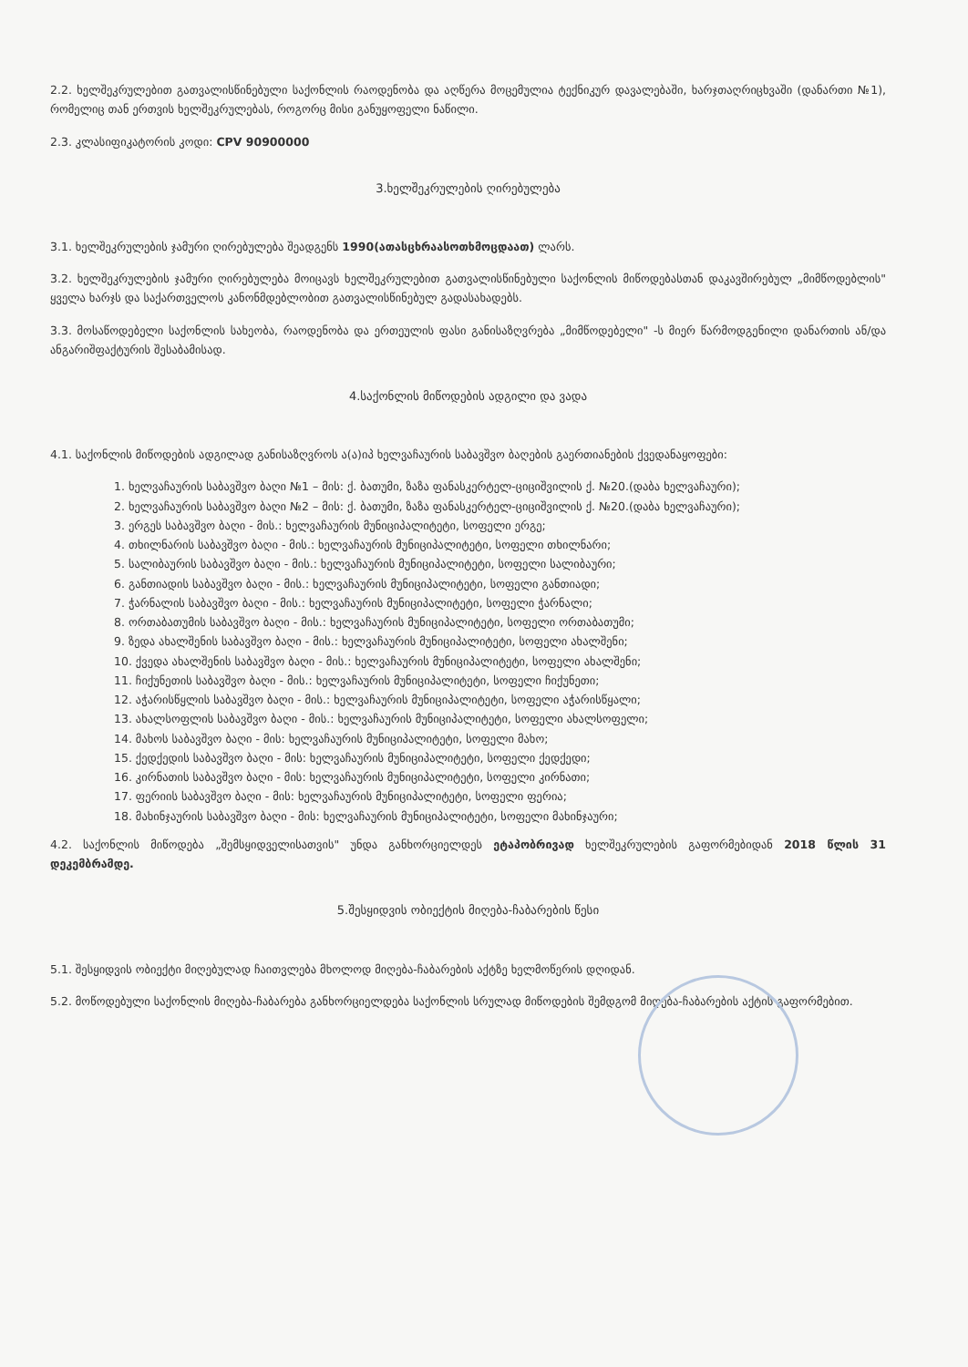2.2. ხელშეკრულებით გათვალისწინებული საქონლის რაოდენობა და აღწერა მოცემულია ტექნიკურ დავალებაში, ხარჯთაღრიცხვაში (დანართი №1), რომელიც თან ერთვის ხელშეკრულებას, როგორც მისი განუყოფელი ნაწილი.
2.3. კლასიფიკატორის კოდი: CPV 90900000
3.ხელშეკრულების ღირებულება
3.1. ხელშეკრულების ჯამური ღირებულება შეადგენს 1990(ათასცხრაასოთხმოცდაათ) ლარს.
3.2. ხელშეკრულების ჯამური ღირებულება მოიცავს ხელშეკრულებით გათვალისწინებული საქონლის მიწოდებასთან დაკავშირებულ „მიმწოდებლის" ყველა ხარჯს და საქართველოს კანონმდებლობით გათვალისწინებულ გადასახადებს.
3.3. მოსაწოდებელი საქონლის სახეობა, რაოდენობა და ერთეულის ფასი განისაზღვრება „მიმწოდებელი" -ს მიერ წარმოდგენილი დანართის ან/და ანგარიშფაქტურის შესაბამისად.
4.საქონლის მიწოდების ადგილი და ვადა
4.1. საქონლის მიწოდების ადგილად განისაზღვროს ა(ა)იპ ხელვაჩაურის საბავშვო ბაღების გაერთიანების ქვედანაყოფები:
1. ხელვაჩაურის საბავშვო ბაღი №1 – მის: ქ. ბათუმი, ზაზა ფანასკერტელ-ციციშვილის ქ. №20.(დაბა ხელვაჩაური);
2. ხელვაჩაურის საბავშვო ბაღი №2 – მის: ქ. ბათუმი, ზაზა ფანასკერტელ-ციციშვილის ქ. №20.(დაბა ხელვაჩაური);
3. ერგეს საბავშვო ბაღი - მის.: ხელვაჩაურის მუნიციპალიტეტი, სოფელი ერგე;
4. თხილნარის საბავშვო ბაღი - მის.: ხელვაჩაურის მუნიციპალიტეტი, სოფელი თხილნარი;
5. სალიბაურის საბავშვო ბაღი - მის.: ხელვაჩაურის მუნიციპალიტეტი, სოფელი სალიბაური;
6. განთიადის საბავშვო ბაღი - მის.: ხელვაჩაურის მუნიციპალიტეტი, სოფელი განთიადი;
7. ჭარნალის საბავშვო ბაღი - მის.: ხელვაჩაურის მუნიციპალიტეტი, სოფელი ჭარნალი;
8. ორთაბათუმის საბავშვო ბაღი - მის.: ხელვაჩაურის მუნიციპალიტეტი, სოფელი ორთაბათუმი;
9. ზედა ახალშენის საბავშვო ბაღი - მის.: ხელვაჩაურის მუნიციპალიტეტი, სოფელი ახალშენი;
10. ქვედა ახალშენის საბავშვო ბაღი - მის.: ხელვაჩაურის მუნიციპალიტეტი, სოფელი ახალშენი;
11. ჩიქუნეთის საბავშვო ბაღი - მის.: ხელვაჩაურის მუნიციპალიტეტი, სოფელი ჩიქუნეთი;
12. აჭარისწყლის საბავშვო ბაღი - მის.: ხელვაჩაურის მუნიციპალიტეტი, სოფელი აჭარისწყალი;
13. ახალსოფლის საბავშვო ბაღი - მის.: ხელვაჩაურის მუნიციპალიტეტი, სოფელი ახალსოფელი;
14. მახოს საბავშვო ბაღი - მის: ხელვაჩაურის მუნიციპალიტეტი, სოფელი მახო;
15. ქედქედის საბავშვო ბაღი - მის: ხელვაჩაურის მუნიციპალიტეტი, სოფელი ქედქედი;
16. კირნათის საბავშვო ბაღი - მის: ხელვაჩაურის მუნიციპალიტეტი, სოფელი კირნათი;
17. ფერიის საბავშვო ბაღი - მის: ხელვაჩაურის მუნიციპალიტეტი, სოფელი ფერია;
18. მახინჯაურის საბავშვო ბაღი - მის: ხელვაჩაურის მუნიციპალიტეტი, სოფელი მახინჯაური;
4.2. საქონლის მიწოდება „შემსყიდველისათვის" უნდა განხორციელდეს ეტაპობრივად ხელშეკრულების გაფორმებიდან 2018 წლის 31 დეკემბრამდე.
5.შესყიდვის ობიექტის მიღება-ჩაბარების წესი
5.1. შესყიდვის ობიექტი მიღებულად ჩაითვლება მხოლოდ მიღება-ჩაბარების აქტზე ხელმოწერის დღიდან.
5.2. მოწოდებული საქონლის მიღება-ჩაბარება განხორციელდება საქონლის სრულად მიწოდების შემდგომ მიღება-ჩაბარების აქტის გაფორმებით.